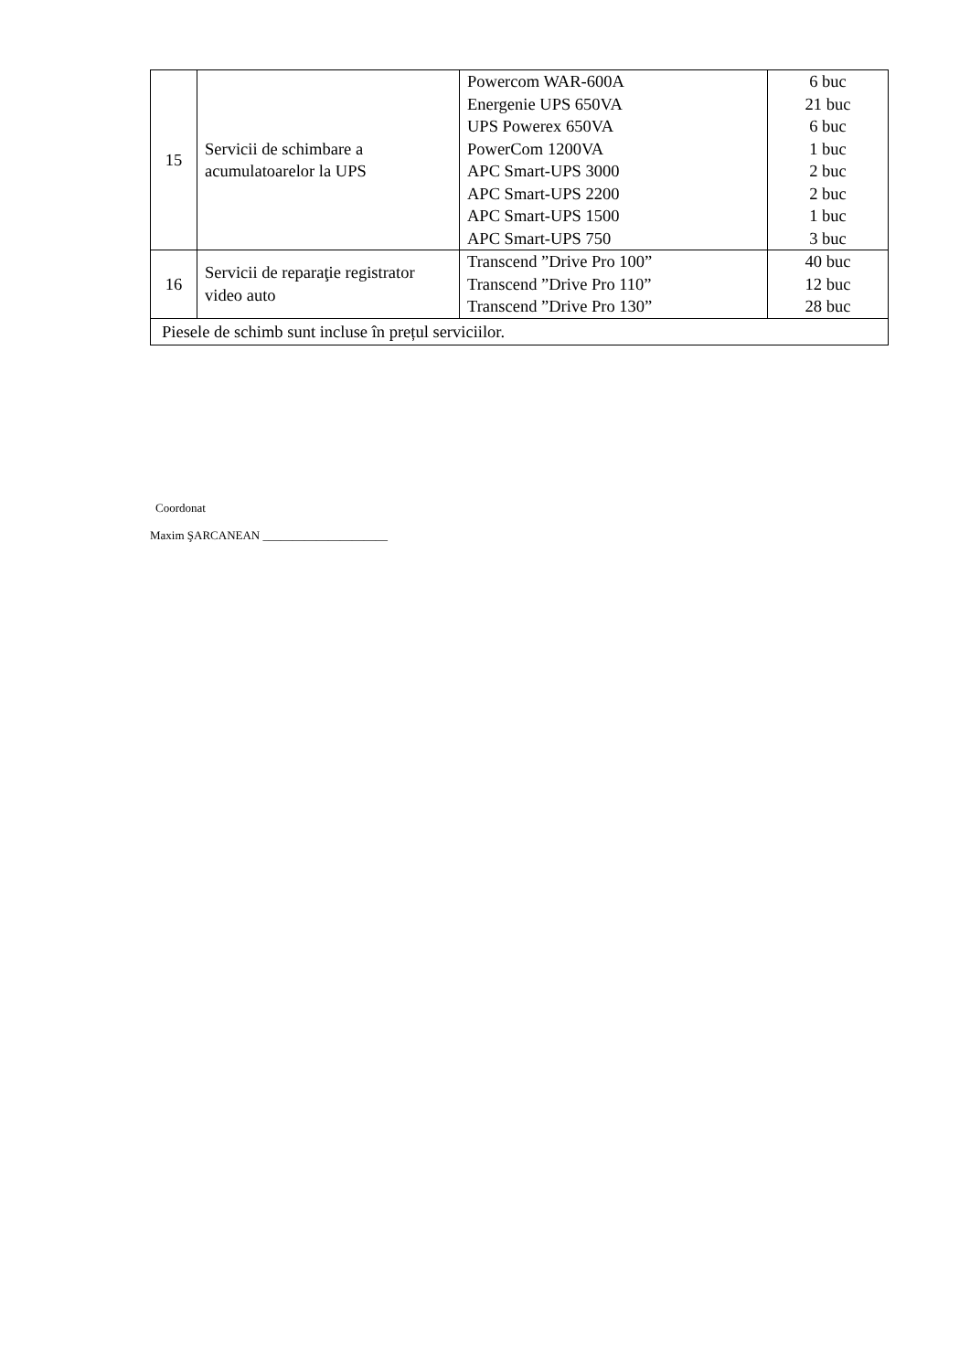| 15 | Servicii de schimbare a acumulatoarelor la UPS | Powercom WAR-600A Energenie UPS 650VA UPS Powerex 650VA PowerCom 1200VA APC Smart-UPS 3000 APC Smart-UPS 2200 APC Smart-UPS 1500 APC Smart-UPS 750 | 6 buc 21 buc 6 buc 1 buc 2 buc 2 buc 1 buc 3 buc |
| 16 | Servicii de reparaţie registrator video auto | Transcend ”Drive Pro 100” Transcend ”Drive Pro 110” Transcend ”Drive Pro 130” | 40 buc 12 buc 28 buc |
| Piesele de schimb sunt incluse în prețul serviciilor. | | | |
Coordonat
Maxim ŞARCANEAN _____________________